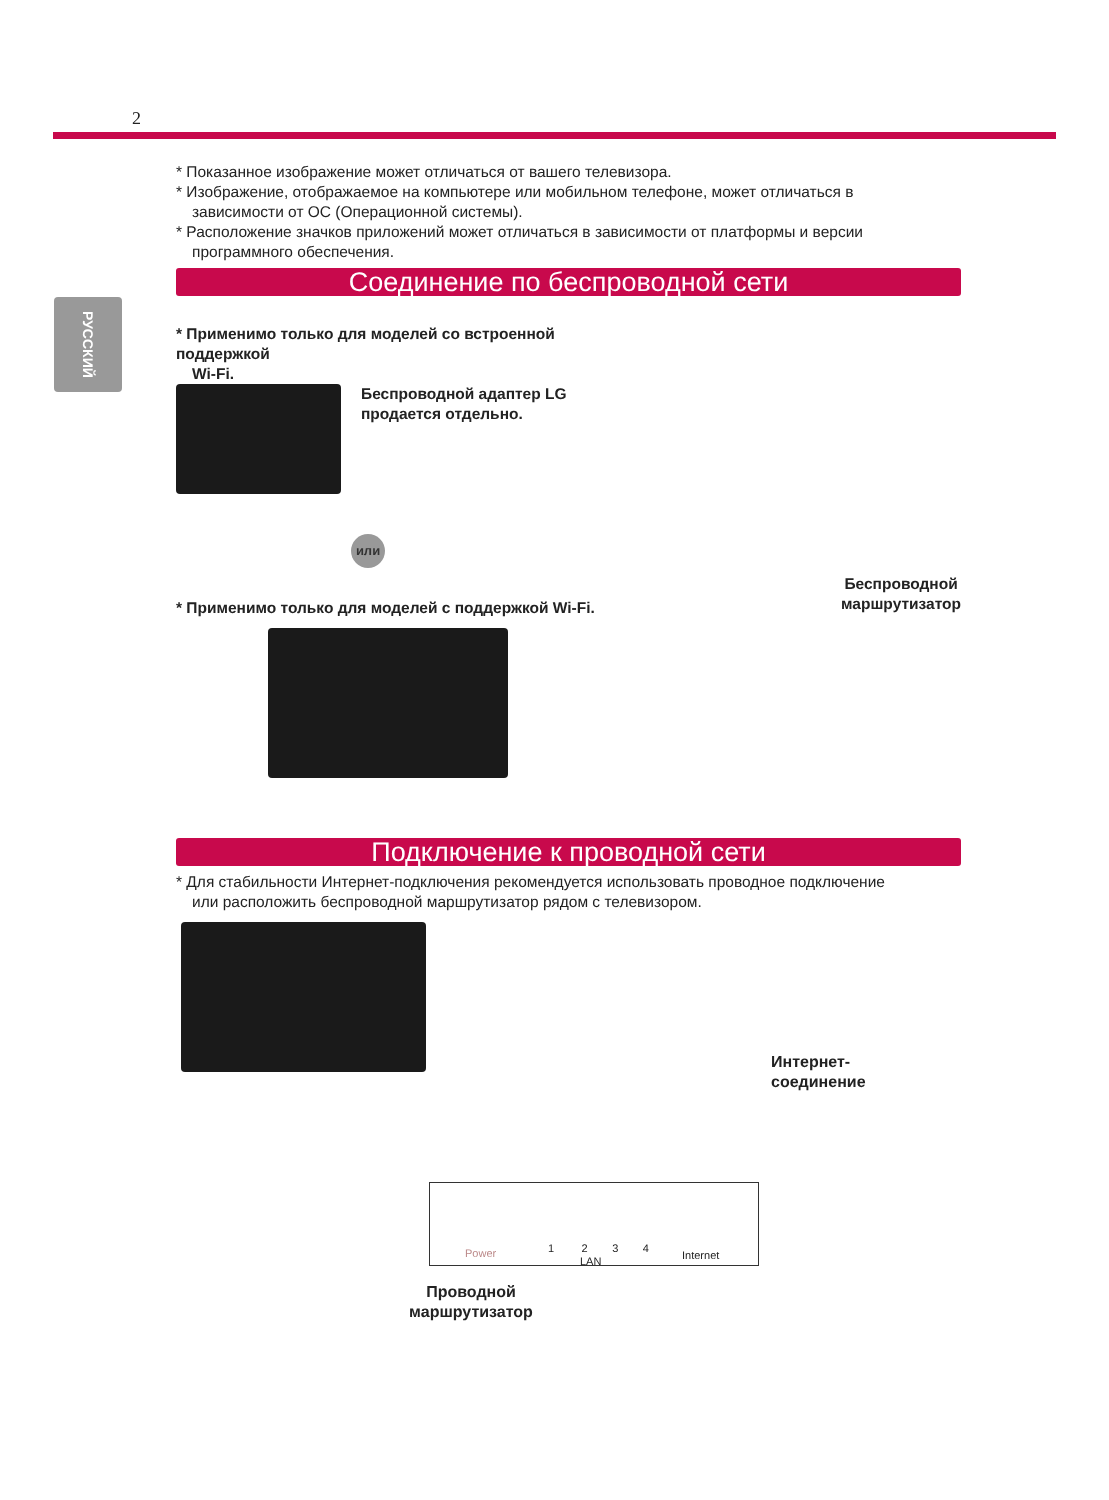2
РУССКИЙ
* Показанное изображение может отличаться от вашего телевизора.
* Изображение, отображаемое на компьютере или мобильном телефоне, может отличаться в
зависимости от ОС (Операционной системы).
* Расположение значков приложений может отличаться в зависимости от платформы и версии
программного обеспечения.
Соединение по беспроводной сети
* Применимо только для моделей со встроенной поддержкой
Wi-Fi.
Беспроводной адаптер LG
продается отдельно.
или
* Применимо только для моделей с поддержкой Wi-Fi.
Беспроводной
маршрутизатор
Подключение к проводной сети
* Для стабильности Интернет-подключения рекомендуется использовать проводное подключение
или расположить беспроводной маршрутизатор рядом с телевизором.
Интернет-
соединение
Power 1 2 3 4
LAN Internet
Проводной
маршрутизатор